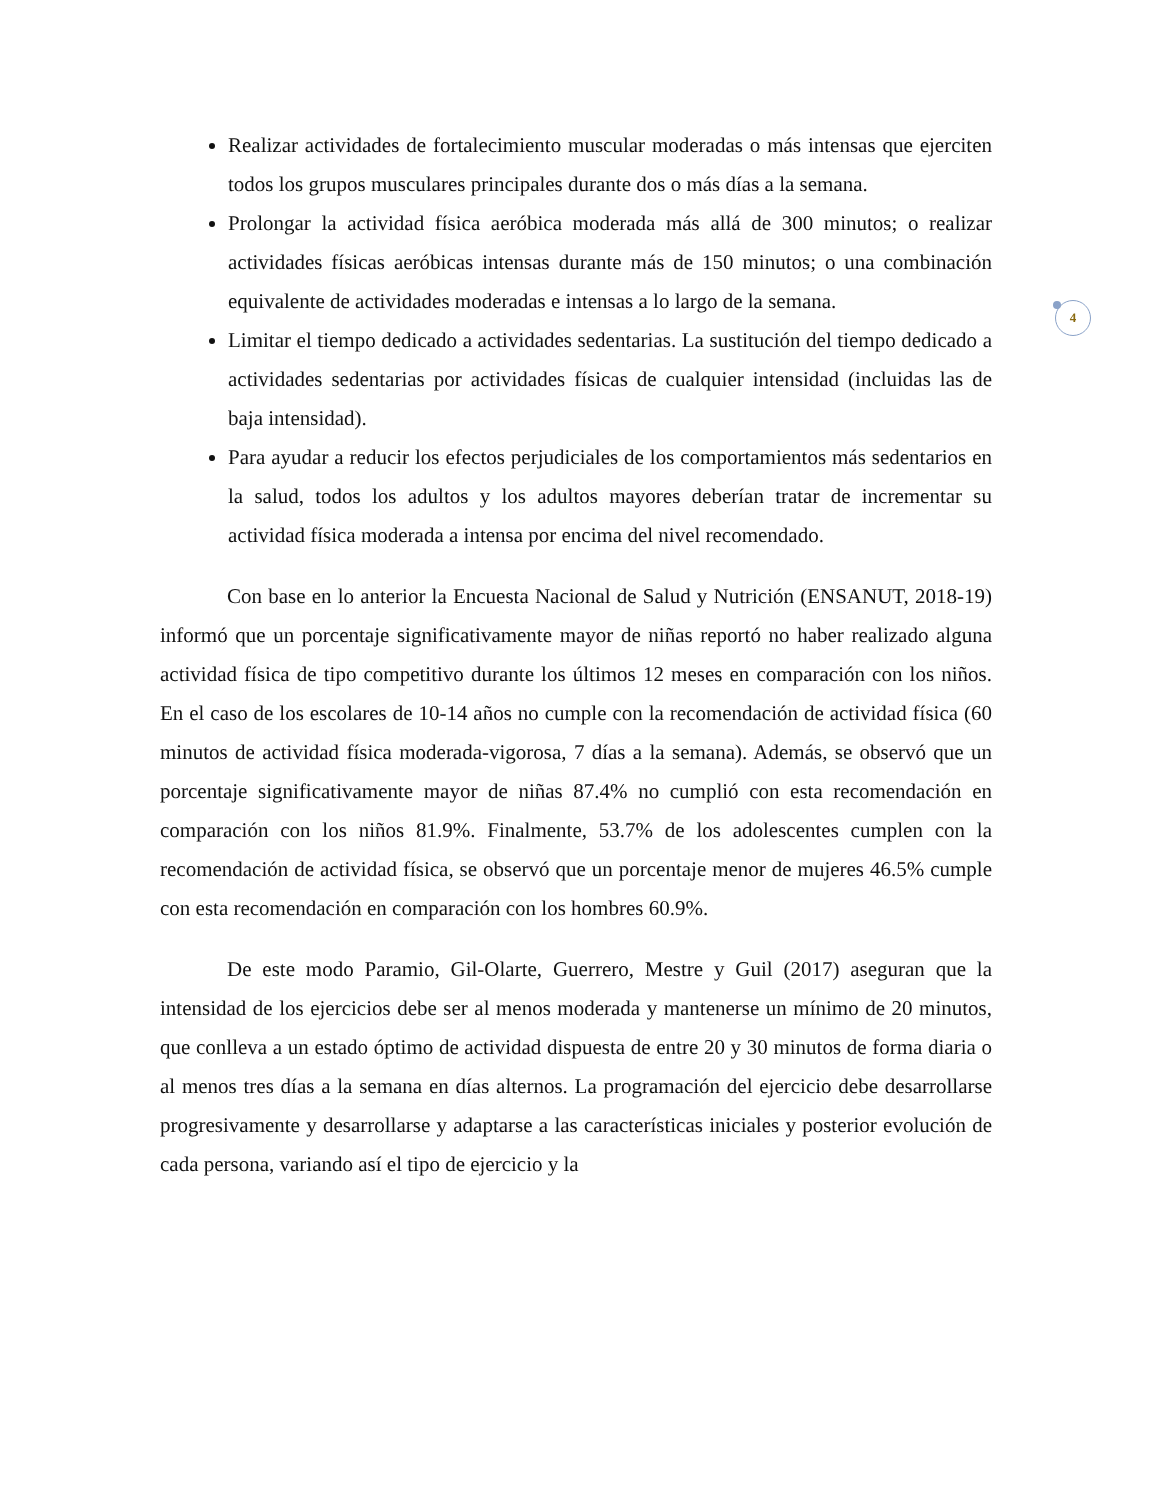4
Realizar actividades de fortalecimiento muscular moderadas o más intensas que ejerciten todos los grupos musculares principales durante dos o más días a la semana.
Prolongar la actividad física aeróbica moderada más allá de 300 minutos; o realizar actividades físicas aeróbicas intensas durante más de 150 minutos; o una combinación equivalente de actividades moderadas e intensas a lo largo de la semana.
Limitar el tiempo dedicado a actividades sedentarias. La sustitución del tiempo dedicado a actividades sedentarias por actividades físicas de cualquier intensidad (incluidas las de baja intensidad).
Para ayudar a reducir los efectos perjudiciales de los comportamientos más sedentarios en la salud, todos los adultos y los adultos mayores deberían tratar de incrementar su actividad física moderada a intensa por encima del nivel recomendado.
Con base en lo anterior la Encuesta Nacional de Salud y Nutrición (ENSANUT, 2018-19) informó que un porcentaje significativamente mayor de niñas reportó no haber realizado alguna actividad física de tipo competitivo durante los últimos 12 meses en comparación con los niños. En el caso de los escolares de 10-14 años no cumple con la recomendación de actividad física (60 minutos de actividad física moderada-vigorosa, 7 días a la semana). Además, se observó que un porcentaje significativamente mayor de niñas 87.4% no cumplió con esta recomendación en comparación con los niños 81.9%. Finalmente, 53.7% de los adolescentes cumplen con la recomendación de actividad física, se observó que un porcentaje menor de mujeres 46.5% cumple con esta recomendación en comparación con los hombres 60.9%.
De este modo Paramio, Gil-Olarte, Guerrero, Mestre y Guil (2017) aseguran que la intensidad de los ejercicios debe ser al menos moderada y mantenerse un mínimo de 20 minutos, que conlleva a un estado óptimo de actividad dispuesta de entre 20 y 30 minutos de forma diaria o al menos tres días a la semana en días alternos. La programación del ejercicio debe desarrollarse progresivamente y desarrollarse y adaptarse a las características iniciales y posterior evolución de cada persona, variando así el tipo de ejercicio y la